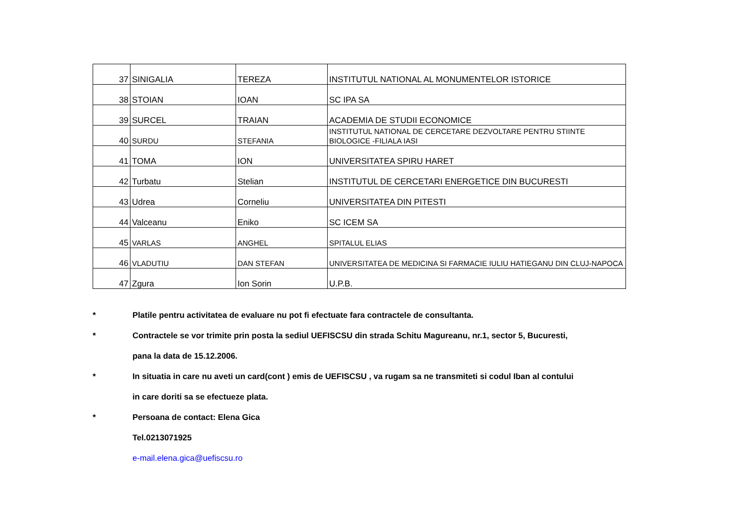| 37 | SINIGALIA | TEREZA | INSTITUTUL NATIONAL AL MONUMENTELOR ISTORICE |
| 38 | STOIAN | IOAN | SC IPA SA |
| 39 | SURCEL | TRAIAN | ACADEMIA DE STUDII ECONOMICE |
| 40 | SURDU | STEFANIA | INSTITUTUL NATIONAL DE CERCETARE DEZVOLTARE PENTRU STIINTE BIOLOGICE -FILIALA IASI |
| 41 | TOMA | ION | UNIVERSITATEA SPIRU HARET |
| 42 | Turbatu | Stelian | INSTITUTUL DE CERCETARI ENERGETICE DIN BUCURESTI |
| 43 | Udrea | Corneliu | UNIVERSITATEA DIN PITESTI |
| 44 | Valceanu | Eniko | SC ICEM SA |
| 45 | VARLAS | ANGHEL | SPITALUL ELIAS |
| 46 | VLADUTIU | DAN STEFAN | UNIVERSITATEA DE MEDICINA SI FARMACIE IULIU HATIEGANU DIN CLUJ-NAPOCA |
| 47 | Zgura | Ion Sorin | U.P.B. |
* Platile pentru activitatea de evaluare nu pot fi efectuate fara contractele de consultanta.
* Contractele se vor trimite prin posta la sediul UEFISCSU din strada Schitu Magureanu, nr.1, sector 5, Bucuresti,
pana la data de 15.12.2006.
* In situatia in care nu aveti un card(cont ) emis de UEFISCSU , va rugam sa ne transmiteti si codul Iban al contului
in care doriti sa se efectueze plata.
* Persoana de contact: Elena Gica
Tel.0213071925
e-mail.elena.gica@uefiscsu.ro